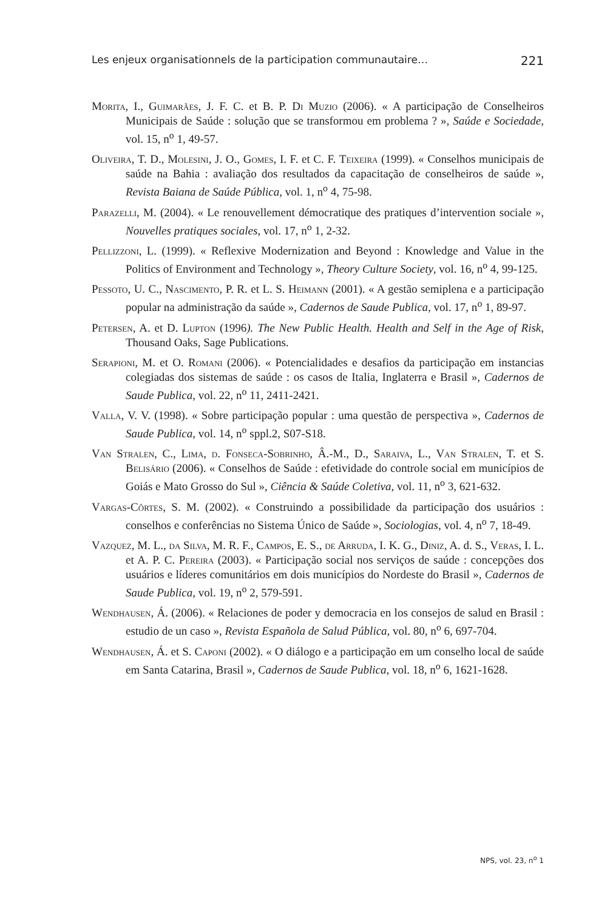Les enjeux organisationnels de la participation communautaire… 221
Morita, I., Guimarães, J. F. C. et B. P. Di Muzio (2006). « A participação de Conselheiros Municipais de Saúde : solução que se transformou em problema ? », Saúde e Sociedade, vol. 15, n<sup>o</sup> 1, 49-57.
Oliveira, T. D., Molesini, J. O., Gomes, I. F. et C. F. Teixeira (1999). « Conselhos municipais de saúde na Bahia : avaliação dos resultados da capacitação de conselheiros de saúde », Revista Baiana de Saúde Pública, vol. 1, n<sup>o</sup> 4, 75-98.
Parazelli, M. (2004). « Le renouvellement démocratique des pratiques d’intervention sociale », Nouvelles pratiques sociales, vol. 17, n<sup>o</sup> 1, 2-32.
Pellizzoni, L. (1999). « Reflexive Modernization and Beyond : Knowledge and Value in the Politics of Environment and Technology », Theory Culture Society, vol. 16, n<sup>o</sup> 4, 99-125.
Pessoto, U. C., Nascimento, P. R. et L. S. Heimann (2001). « A gestão semiplena e a participação popular na administração da saúde », Cadernos de Saude Publica, vol. 17, n<sup>o</sup> 1, 89-97.
Petersen, A. et D. Lupton (1996). The New Public Health. Health and Self in the Age of Risk, Thousand Oaks, Sage Publications.
Serapioni, M. et O. Romani (2006). « Potencialidades e desafios da participação em instancias colegiadas dos sistemas de saúde : os casos de Italia, Inglaterra e Brasil », Cadernos de Saude Publica, vol. 22, n<sup>o</sup> 11, 2411-2421.
Valla, V. V. (1998). « Sobre participação popular : uma questão de perspectiva », Cadernos de Saude Publica, vol. 14, n<sup>o</sup> sppl.2, S07-S18.
Van Stralen, C., Lima, d. Fonseca-Sobrinho, Â.-M., D., Saraiva, L., Van Stralen, T. et S. Belisário (2006). « Conselhos de Saúde : efetividade do controle social em municípios de Goiás e Mato Grosso do Sul », Ciência & Saúde Coletiva, vol. 11, n<sup>o</sup> 3, 621-632.
Vargas-Côrtes, S. M. (2002). « Construindo a possibilidade da participação dos usuários : conselhos e conferências no Sistema Único de Saúde », Sociologias, vol. 4, n<sup>o</sup> 7, 18-49.
Vazquez, M. L., da Silva, M. R. F., Campos, E. S., de Arruda, I. K. G., Diniz, A. d. S., Veras, I. L. et A. P. C. Pereira (2003). « Participação social nos serviços de saúde : concepções dos usuários e líderes comunitários em dois municípios do Nordeste do Brasil », Cadernos de Saude Publica, vol. 19, n<sup>o</sup> 2, 579-591.
Wendhausen, Á. (2006). « Relaciones de poder y democracia en los consejos de salud en Brasil : estudio de un caso », Revista Española de Salud Pública, vol. 80, n<sup>o</sup> 6, 697-704.
Wendhausen, Á. et S. Caponi (2002). « O diálogo e a participação em um conselho local de saúde em Santa Catarina, Brasil », Cadernos de Saude Publica, vol. 18, n<sup>o</sup> 6, 1621-1628.
NPS, vol. 23, n<sup>o</sup> 1